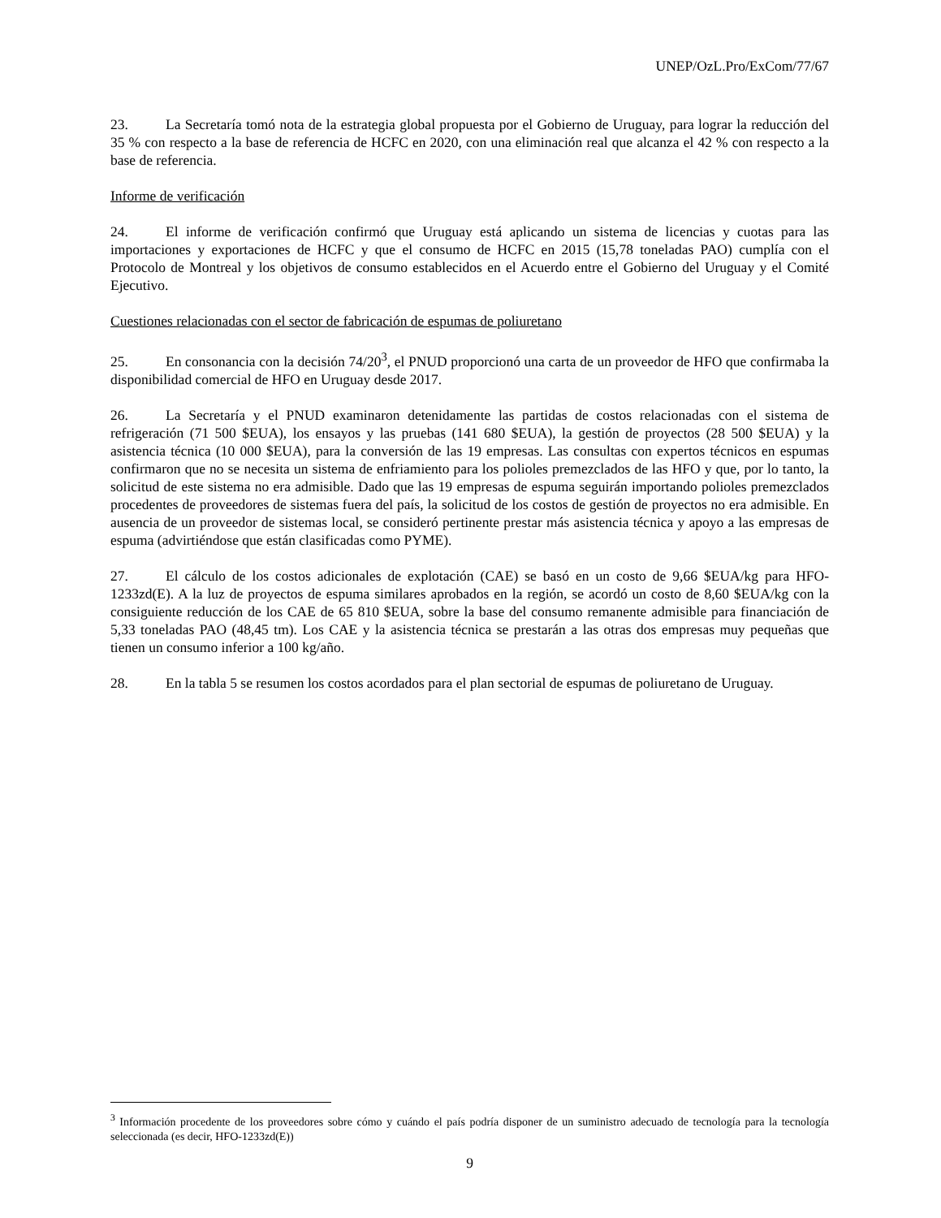UNEP/OzL.Pro/ExCom/77/67
23. La Secretaría tomó nota de la estrategia global propuesta por el Gobierno de Uruguay, para lograr la reducción del 35 % con respecto a la base de referencia de HCFC en 2020, con una eliminación real que alcanza el 42 % con respecto a la base de referencia.
Informe de verificación
24. El informe de verificación confirmó que Uruguay está aplicando un sistema de licencias y cuotas para las importaciones y exportaciones de HCFC y que el consumo de HCFC en 2015 (15,78 toneladas PAO) cumplía con el Protocolo de Montreal y los objetivos de consumo establecidos en el Acuerdo entre el Gobierno del Uruguay y el Comité Ejecutivo.
Cuestiones relacionadas con el sector de fabricación de espumas de poliuretano
25. En consonancia con la decisión 74/20<sup>3</sup>, el PNUD proporcionó una carta de un proveedor de HFO que confirmaba la disponibilidad comercial de HFO en Uruguay desde 2017.
26. La Secretaría y el PNUD examinaron detenidamente las partidas de costos relacionadas con el sistema de refrigeración (71 500 $EUA), los ensayos y las pruebas (141 680 $EUA), la gestión de proyectos (28 500 $EUA) y la asistencia técnica (10 000 $EUA), para la conversión de las 19 empresas. Las consultas con expertos técnicos en espumas confirmaron que no se necesita un sistema de enfriamiento para los polioles premezclados de las HFO y que, por lo tanto, la solicitud de este sistema no era admisible. Dado que las 19 empresas de espuma seguirán importando polioles premezclados procedentes de proveedores de sistemas fuera del país, la solicitud de los costos de gestión de proyectos no era admisible. En ausencia de un proveedor de sistemas local, se consideró pertinente prestar más asistencia técnica y apoyo a las empresas de espuma (advirtiéndose que están clasificadas como PYME).
27. El cálculo de los costos adicionales de explotación (CAE) se basó en un costo de 9,66 $EUA/kg para HFO-1233zd(E). A la luz de proyectos de espuma similares aprobados en la región, se acordó un costo de 8,60 $EUA/kg con la consiguiente reducción de los CAE de 65 810 $EUA, sobre la base del consumo remanente admisible para financiación de 5,33 toneladas PAO (48,45 tm). Los CAE y la asistencia técnica se prestarán a las otras dos empresas muy pequeñas que tienen un consumo inferior a 100 kg/año.
28. En la tabla 5 se resumen los costos acordados para el plan sectorial de espumas de poliuretano de Uruguay.
<sup>3</sup> Información procedente de los proveedores sobre cómo y cuándo el país podría disponer de un suministro adecuado de tecnología para la tecnología seleccionada (es decir, HFO-1233zd(E))
9